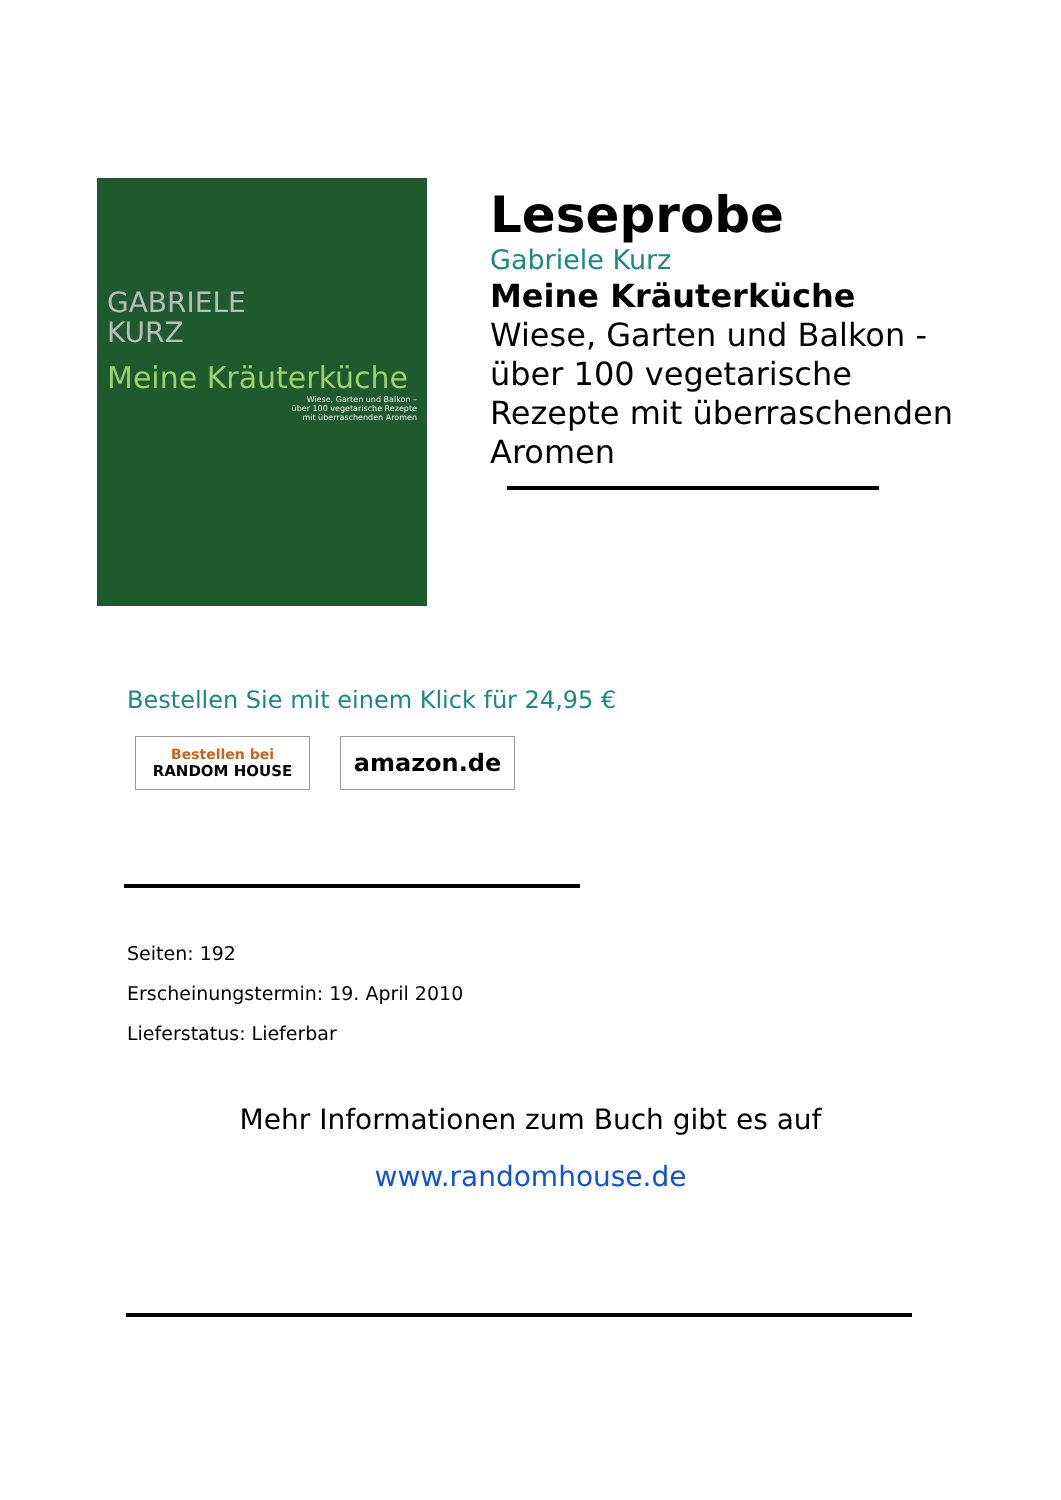GABRIELE
KURZ
Meine Kräuterküche
Wiese, Garten und Balkon –
über 100 vegetarische Rezepte
mit überraschenden Aromen
Leseprobe
Gabriele Kurz
Meine Kräuterküche
Wiese, Garten und Balkon -
über 100 vegetarische
Rezepte mit überraschenden
Aromen
Bestellen Sie mit einem Klick für 24,95 €
Bestellen bei
RANDOM HOUSE
amazon.de
Seiten: 192
Erscheinungstermin: 19. April 2010
Lieferstatus: Lieferbar
Mehr Informationen zum Buch gibt es auf
www.randomhouse.de